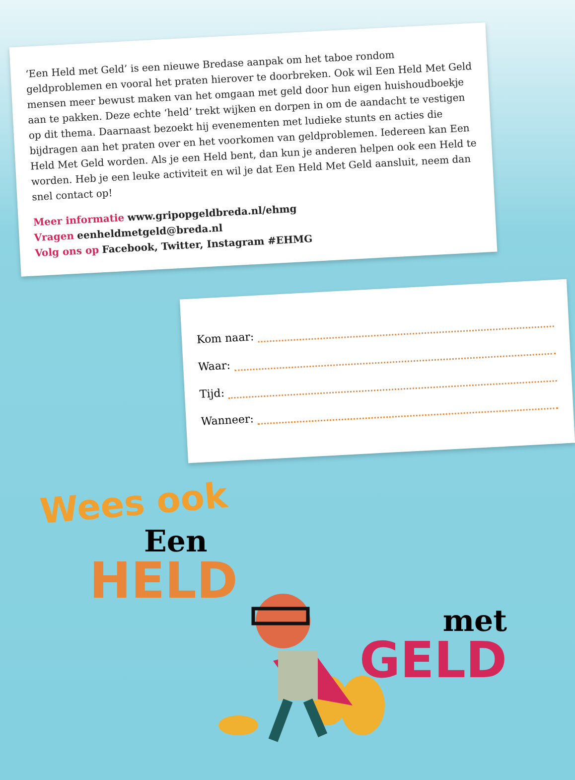‘Een Held met Geld’ is een nieuwe Bredase aanpak om het taboe rondom geldproblemen en vooral het praten hierover te doorbreken. Ook wil Een Held Met Geld mensen meer bewust maken van het omgaan met geld door hun eigen huishoudboekje aan te pakken. Deze echte ‘held’ trekt wijken en dorpen in om de aandacht te vestigen op dit thema. Daarnaast bezoekt hij evenementen met ludieke stunts en acties die bijdragen aan het praten over en het voorkomen van geldproblemen. Iedereen kan Een Held Met Geld worden. Als je een Held bent, dan kun je anderen helpen ook een Held te worden. Heb je een leuke activiteit en wil je dat Een Held Met Geld aansluit, neem dan snel contact op!
Meer informatie www.gripopgeldbreda.nl/ehmg
Vragen eenheldmetgeld@breda.nl
Volg ons op Facebook, Twitter, Instagram #EHMG
Kom naar:
Waar:
Tijd:
Wanneer:
Wees ook
Een
HELD
met
GELD